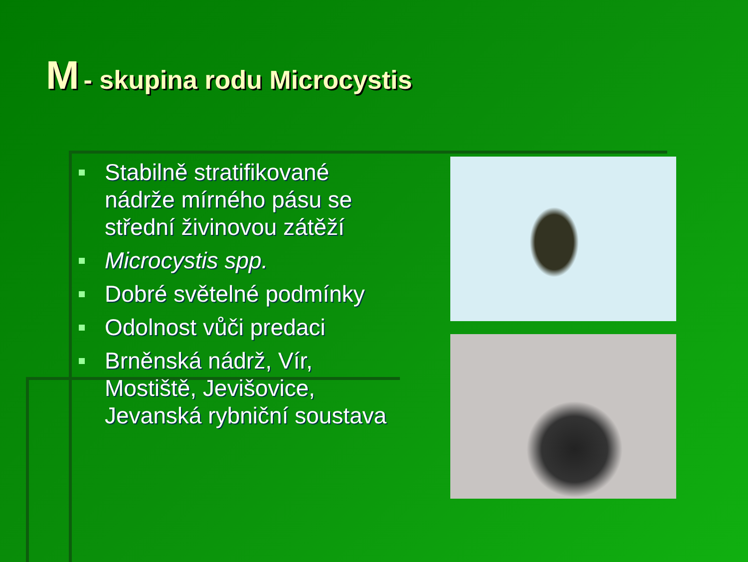M - skupina rodu Microcystis
Stabilně stratifikované nádrže mírného pásu se střední živinovou zátěží
Microcystis spp.
Dobré světelné podmínky
Odolnost vůči predaci
Brněnská nádrž, Vír, Mostiště, Jevišovice, Jevanská rybniční soustava